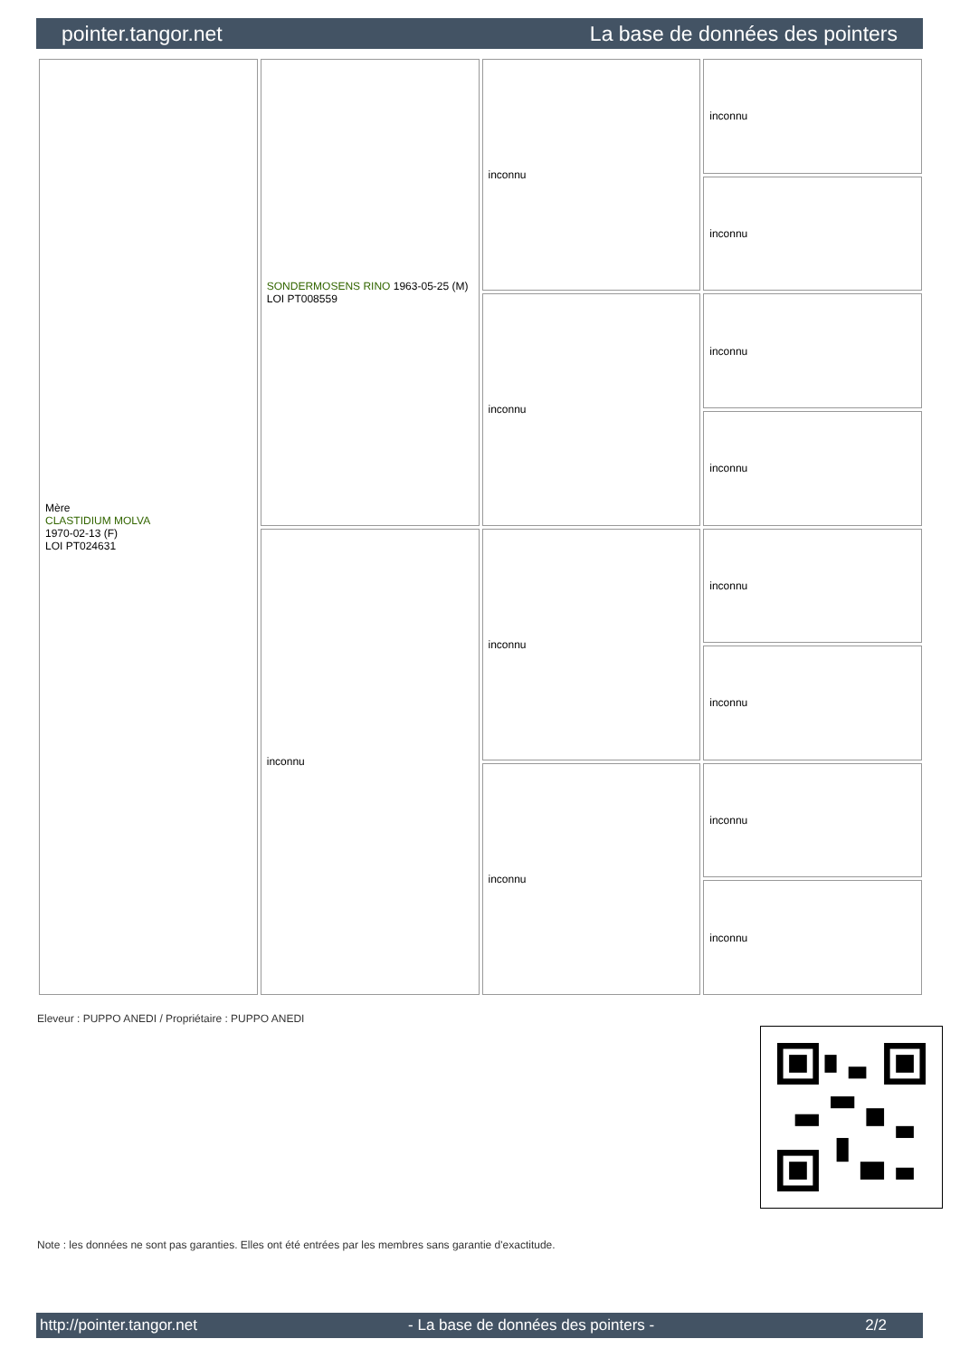pointer.tangor.net La base de données des pointers
| Mère CLASTIDIUM MOLVA 1970-02-13 (F) LOI PT024631 | SONDERMOSENS RINO 1963-05-25 (M) LOI PT008559 | inconnu | inconnu |
| | | | inconnu |
| | | inconnu | inconnu |
| | | | inconnu |
| | inconnu | inconnu | inconnu |
| | | | inconnu |
| | | inconnu | inconnu |
| | | | inconnu |
Eleveur : PUPPO ANEDI / Propriétaire : PUPPO ANEDI
Note : les données ne sont pas garanties. Elles ont été entrées par les membres sans garantie d'exactitude.
http://pointer.tangor.net - La base de données des pointers - 2/2